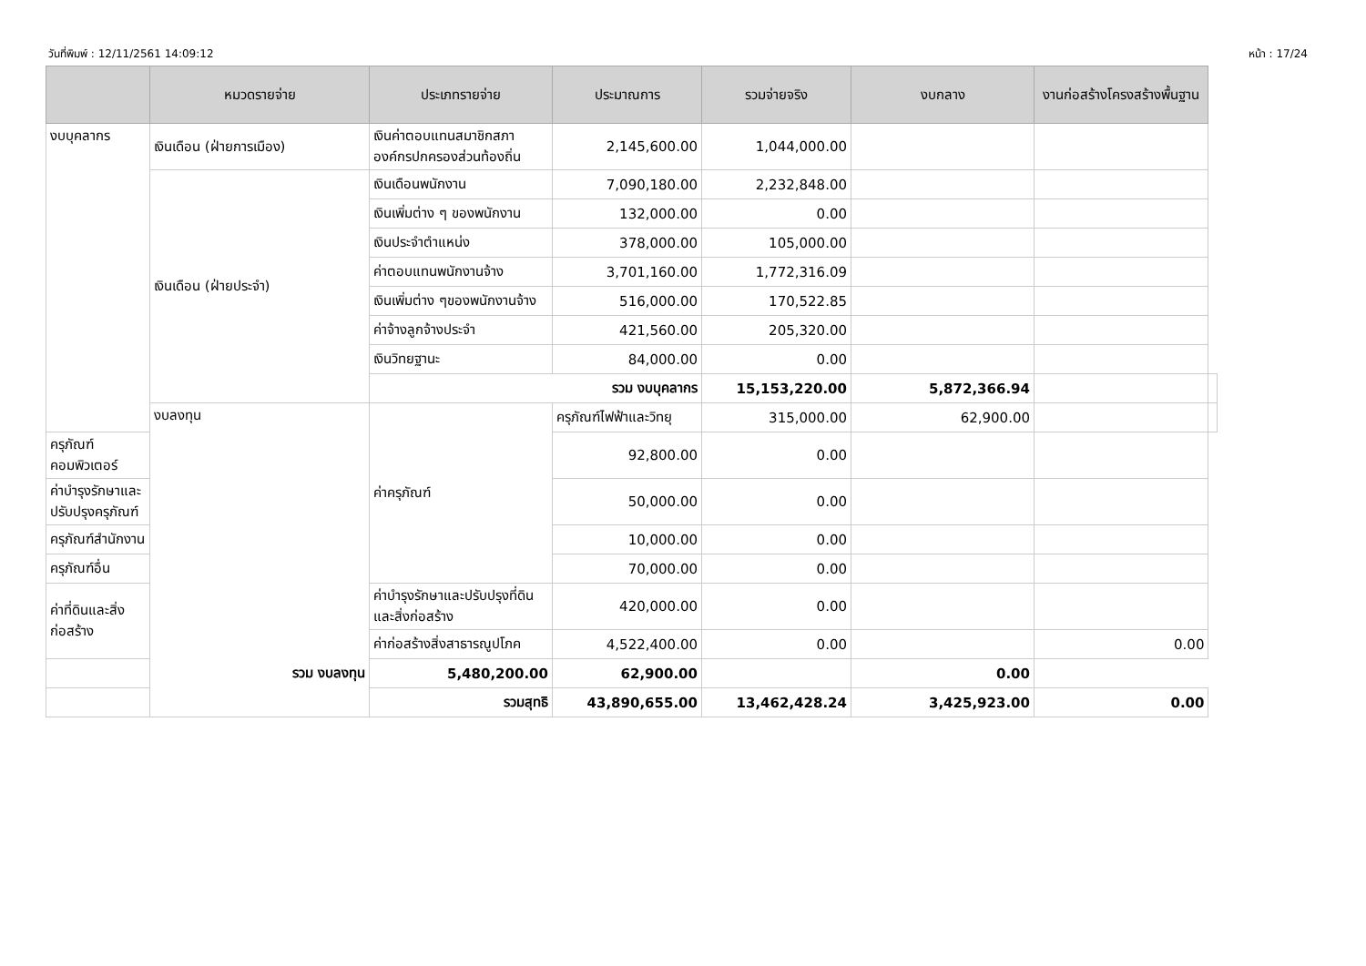วันที่พิมพ์ : 12/11/2561 14:09:12 หน้า : 17/24
| | หมวดรายจ่าย | ประเภทรายจ่าย | ประมาณการ | รวมจ่ายจริง | งบกลาง | งานก่อสร้างโครงสร้างพื้นฐาน | |
| --- | --- | --- | --- | --- | --- | --- | --- |
| งบบุคลากร | เงินเดือน (ฝ่ายการเมือง) | เงินค่าตอบแทนสมาชิกสภาองค์กรปกครองส่วนท้องถิ่น | 2,145,600.00 | 1,044,000.00 | | | |
| | เงินเดือน (ฝ่ายประจำ) | เงินเดือนพนักงาน | 7,090,180.00 | 2,232,848.00 | | | |
| | | เงินเพิ่มต่าง ๆ ของพนักงาน | 132,000.00 | 0.00 | | | |
| | | เงินประจำตำแหน่ง | 378,000.00 | 105,000.00 | | | |
| | | ค่าตอบแทนพนักงานจ้าง | 3,701,160.00 | 1,772,316.09 | | | |
| | | เงินเพิ่มต่าง ๆของพนักงานจ้าง | 516,000.00 | 170,522.85 | | | |
| | | ค่าจ้างลูกจ้างประจำ | 421,560.00 | 205,320.00 | | | |
| | | เงินวิทยฐานะ | 84,000.00 | 0.00 | | | |
| | | รวม งบบุคลากร | | 15,153,220.00 | 5,872,366.94 | | |
| | งบลงทุน | ค่าครุภัณฑ์ | ครุภัณฑ์ไฟฟ้าและวิทยุ | 315,000.00 | 62,900.00 | | |
| ครุภัณฑ์คอมพิวเตอร์ | | | 92,800.00 | 0.00 | | | |
| ค่าบำรุงรักษาและปรับปรุงครุภัณฑ์ | | | 50,000.00 | 0.00 | | | |
| ครุภัณฑ์สำนักงาน | | | 10,000.00 | 0.00 | | | |
| ครุภัณฑ์อื่น | | | 70,000.00 | 0.00 | | | |
| ค่าที่ดินและสิ่งก่อสร้าง | | ค่าบำรุงรักษาและปรับปรุงที่ดินและสิ่งก่อสร้าง | 420,000.00 | 0.00 | | | |
| | | ค่าก่อสร้างสิ่งสาธารณูปโภค | 4,522,400.00 | 0.00 | | 0.00 | |
| รวม งบลงทุน | | 5,480,200.00 | 62,900.00 | | 0.00 | | |
| รวมสุทธิ | | | 43,890,655.00 | 13,462,428.24 | 3,425,923.00 | 0.00 | |